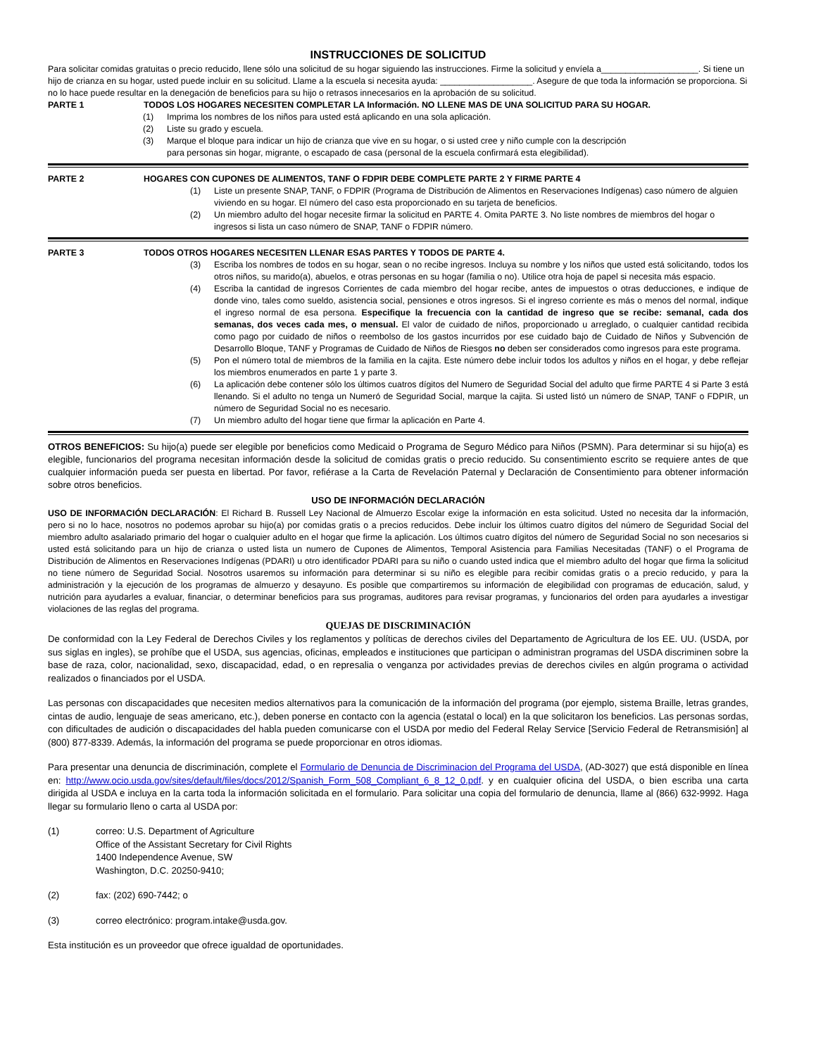INSTRUCCIONES DE SOLICITUD
Para solicitar comidas gratuitas o precio reducido, llene sólo una solicitud de su hogar siguiendo las instrucciones. Firme la solicitud y envíela a____________________. Si tiene un hijo de crianza en su hogar, usted puede incluir en su solicitud. Llame a la escuela si necesita ayuda: ___________________. Asegure de que toda la información se proporciona. Si no lo hace puede resultar en la denegación de beneficios para su hijo o retrasos innecesarios en la aprobación de su solicitud.
PARTE 1 TODOS LOS HOGARES NECESITEN COMPLETAR LA Información. NO LLENE MAS DE UNA SOLICITUD PARA SU HOGAR.
(1) Imprima los nombres de los niños para usted está aplicando en una sola aplicación.
(2) Liste su grado y escuela.
(3) Marque el bloque para indicar un hijo de crianza que vive en su hogar, o si usted cree y niño cumple con la descripción
para personas sin hogar, migrante, o escapado de casa (personal de la escuela confirmará esta elegibilidad).
PARTE 2 HOGARES CON CUPONES DE ALIMENTOS, TANF O FDPIR DEBE COMPLETE PARTE 2 Y FIRME PARTE 4
(1) Liste un presente SNAP, TANF, o FDPIR (Programa de Distribución de Alimentos en Reservaciones Indígenas) caso número de alguien viviendo en su hogar. El número del caso esta proporcionado en su tarjeta de beneficios.
(2) Un miembro adulto del hogar necesite firmar la solicitud en PARTE 4. Omita PARTE 3. No liste nombres de miembros del hogar o ingresos si lista un caso número de SNAP, TANF o FDPIR número.
PARTE 3 TODOS OTROS HOGARES NECESITEN LLENAR ESAS PARTES Y TODOS DE PARTE 4.
(3) Escriba los nombres de todos en su hogar, sean o no recibe ingresos. Incluya su nombre y los niños que usted está solicitando, todos los otros niños, su marido(a), abuelos, e otras personas en su hogar (familia o no). Utilice otra hoja de papel si necesita más espacio.
(4) Escriba la cantidad de ingresos Corrientes de cada miembro del hogar recibe, antes de impuestos o otras deducciones, e indique de donde vino, tales como sueldo, asistencia social, pensiones e otros ingresos. Si el ingreso corriente es más o menos del normal, indique el ingreso normal de esa persona. Especifique la frecuencia con la cantidad de ingreso que se recibe: semanal, cada dos semanas, dos veces cada mes, o mensual. El valor de cuidado de niños, proporcionado u arreglado, o cualquier cantidad recibida como pago por cuidado de niños o reembolso de los gastos incurridos por ese cuidado bajo de Cuidado de Niños y Subvención de Desarrollo Bloque, TANF y Programas de Cuidado de Niños de Riesgos no deben ser considerados como ingresos para este programa.
(5) Pon el número total de miembros de la familia en la cajita. Este número debe incluir todos los adultos y niños en el hogar, y debe reflejar los miembros enumerados en parte 1 y parte 3.
(6) La aplicación debe contener sólo los últimos cuatros dígitos del Numero de Seguridad Social del adulto que firme PARTE 4 si Parte 3 está llenando. Si el adulto no tenga un Numeró de Seguridad Social, marque la cajita. Si usted listó un número de SNAP, TANF o FDPIR, un número de Seguridad Social no es necesario.
(7) Un miembro adulto del hogar tiene que firmar la aplicación en Parte 4.
OTROS BENEFICIOS: Su hijo(a) puede ser elegible por beneficios como Medicaid o Programa de Seguro Médico para Niños (PSMN). Para determinar si su hijo(a) es elegible, funcionarios del programa necesitan información desde la solicitud de comidas gratis o precio reducido. Su consentimiento escrito se requiere antes de que cualquier información pueda ser puesta en libertad. Por favor, refiérase a la Carta de Revelación Paternal y Declaración de Consentimiento para obtener información sobre otros beneficios.
USO DE INFORMACIÓN DECLARACIÓN
USO DE INFORMACIÓN DECLARACIÓN: El Richard B. Russell Ley Nacional de Almuerzo Escolar exige la información en esta solicitud. Usted no necesita dar la información, pero si no lo hace, nosotros no podemos aprobar su hijo(a) por comidas gratis o a precios reducidos. Debe incluir los últimos cuatro dígitos del número de Seguridad Social del miembro adulto asalariado primario del hogar o cualquier adulto en el hogar que firme la aplicación. Los últimos cuatro dígitos del número de Seguridad Social no son necesarios si usted está solicitando para un hijo de crianza o usted lista un numero de Cupones de Alimentos, Temporal Asistencia para Familias Necesitadas (TANF) o el Programa de Distribución de Alimentos en Reservaciones Indígenas (PDARI) u otro identificador PDARI para su niño o cuando usted indica que el miembro adulto del hogar que firma la solicitud no tiene número de Seguridad Social. Nosotros usaremos su información para determinar si su niño es elegible para recibir comidas gratis o a precio reducido, y para la administración y la ejecución de los programas de almuerzo y desayuno. Es posible que compartiremos su información de elegibilidad con programas de educación, salud, y nutrición para ayudarles a evaluar, financiar, o determinar beneficios para sus programas, auditores para revisar programas, y funcionarios del orden para ayudarles a investigar violaciones de las reglas del programa.
QUEJAS DE DISCRIMINACIÓN
De conformidad con la Ley Federal de Derechos Civiles y los reglamentos y políticas de derechos civiles del Departamento de Agricultura de los EE. UU. (USDA, por sus siglas en ingles), se prohíbe que el USDA, sus agencias, oficinas, empleados e instituciones que participan o administran programas del USDA discriminen sobre la base de raza, color, nacionalidad, sexo, discapacidad, edad, o en represalia o venganza por actividades previas de derechos civiles en algún programa o actividad realizados o financiados por el USDA.
Las personas con discapacidades que necesiten medios alternativos para la comunicación de la información del programa (por ejemplo, sistema Braille, letras grandes, cintas de audio, lenguaje de seas americano, etc.), deben ponerse en contacto con la agencia (estatal o local) en la que solicitaron los beneficios. Las personas sordas, con dificultades de audición o discapacidades del habla pueden comunicarse con el USDA por medio del Federal Relay Service [Servicio Federal de Retransmisión] al (800) 877-8339. Además, la información del programa se puede proporcionar en otros idiomas.
Para presentar una denuncia de discriminación, complete el Formulario de Denuncia de Discriminacion del Programa del USDA, (AD-3027) que está disponible en línea en: http://www.ocio.usda.gov/sites/default/files/docs/2012/Spanish_Form_508_Compliant_6_8_12_0.pdf. y en cualquier oficina del USDA, o bien escriba una carta dirigida al USDA e incluya en la carta toda la información solicitada en el formulario. Para solicitar una copia del formulario de denuncia, llame al (866) 632-9992. Haga llegar su formulario lleno o carta al USDA por:
(1) correo: U.S. Department of Agriculture
Office of the Assistant Secretary for Civil Rights
1400 Independence Avenue, SW
Washington, D.C. 20250-9410;
(2) fax: (202) 690-7442; o
(3) correo electrónico: program.intake@usda.gov.
Esta institución es un proveedor que ofrece igualdad de oportunidades.